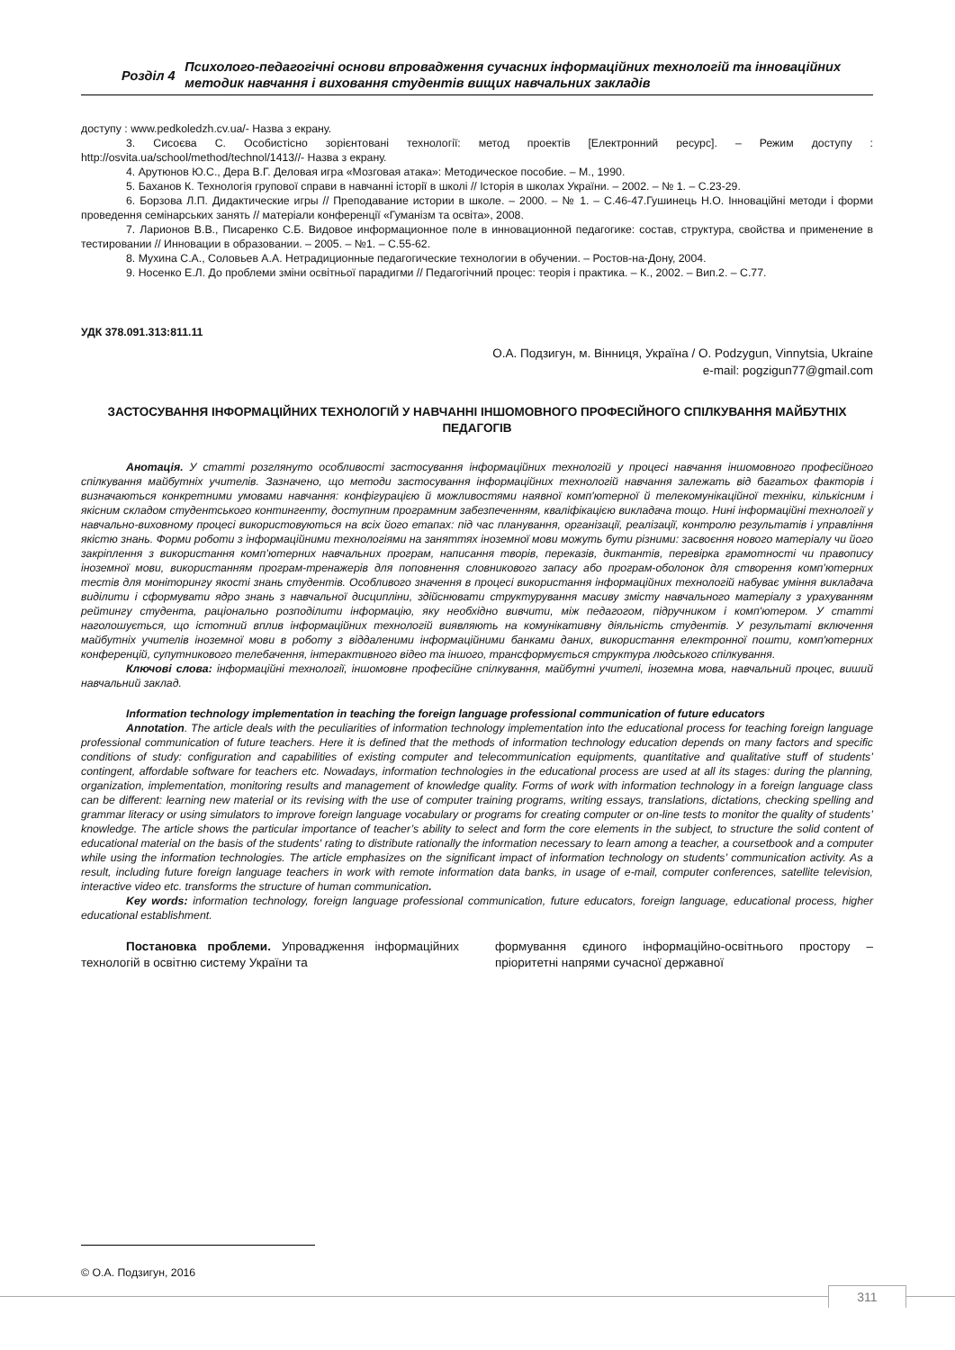Розділ 4
Психолого-педагогічні основи впровадження сучасних інформаційних технологій та інноваційних методик навчання і виховання студентів вищих навчальних закладів
доступу : www.pedkoledzh.cv.ua/- Назва з екрану.
3. Сисоєва С. Особистісно зорієнтовані технології: метод проектів [Електронний ресурс]. – Режим доступу : http://osvita.ua/school/method/technol/1413//- Назва з екрану.
4. Арутюнов Ю.С., Дера В.Г. Деловая игра «Мозговая атака»: Методическое пособие. – М., 1990.
5. Баханов К. Технологія групової справи в навчанні історії в школі // Історія в школах України. – 2002. – № 1. – С.23-29.
6. Борзова Л.П. Дидактические игры // Преподавание истории в школе. – 2000. – № 1. – С.46-47.Гушинець Н.О. Інноваційні методи і форми проведення семінарських занять // матеріали конференції «Гуманізм та освіта», 2008.
7. Ларионов В.В., Писаренко С.Б. Видовое информационное поле в инновационной педагогике: состав, структура, свойства и применение в тестировании // Инновации в образовании. – 2005. – №1. – С.55-62.
8. Мухина С.А., Соловьев А.А. Нетрадиционные педагогические технологии в обучении. – Ростов-на-Дону, 2004.
9. Носенко Е.Л. До проблеми зміни освітньої парадигми // Педагогічний процес: теорія і практика. – К., 2002. – Вип.2. – С.77.
УДК 378.091.313:811.11
О.А. Подзигун, м. Вінниця, Україна / O. Podzygun, Vinnytsia, Ukraine
e-mail: pogzigun77@gmail.com
ЗАСТОСУВАННЯ ІНФОРМАЦІЙНИХ ТЕХНОЛОГІЙ У НАВЧАННІ ІНШОМОВНОГО ПРОФЕСІЙНОГО СПІЛКУВАННЯ МАЙБУТНІХ ПЕДАГОГІВ
Анотація. У статті розглянуто особливості застосування інформаційних технологій у процесі навчання іншомовного професійного спілкування майбутніх учителів. Зазначено, що методи застосування інформаційних технологій навчання залежать від багатьох факторів і визначаються конкретними умовами навчання: конфігурацією й можливостями наявної комп'ютерної й телекомунікаційної техніки, кількісним і якісним складом студентського контингенту, доступним програмним забезпеченням, кваліфікацією викладача тощо. Нині інформаційні технології у навчально-виховному процесі використовуються на всіх його етапах: під час планування, організації, реалізації, контролю результатів і управління якістю знань. Форми роботи з інформаційними технологіями на заняттях іноземної мови можуть бути різними: засвоєння нового матеріалу чи його закріплення з використання комп’ютерних навчальних програм, написання творів, переказів, диктантів, перевірка грамотності чи правопису іноземної мови, використанням програм-тренажерів для поповнення словникового запасу або програм-оболонок для створення комп’ютерних тестів для моніторингу якості знань студентів. Особливого значення в процесі використання інформаційних технологій набуває уміння викладача виділити і сформувати ядро знань з навчальної дисципліни, здійснювати структурування масиву змісту навчального матеріалу з урахуванням рейтингу студента, раціонально розподілити інформацію, яку необхідно вивчити, між педагогом, підручником і комп'ютером. У статті наголошується, що істотний вплив інформаційних технологій виявляють на комунікативну діяльність студентів. У результаті включення майбутніх учителів іноземної мови в роботу з віддаленими інформаційними банками даних, використання електронної пошти, комп'ютерних конференцій, супутникового телебачення, інтерактивного відео та іншого, трансформується структура людського спілкування.
Ключові слова: інформаційні технології, іншомовне професійне спілкування, майбутні учителі, іноземна мова, навчальний процес, виший навчальний заклад.
Information technology implementation in teaching the foreign language professional communication of future educators
Annotation. The article deals with the peculiarities of information technology implementation into the educational process for teaching foreign language professional communication of future teachers. Here it is defined that the methods of information technology education depends on many factors and specific conditions of study: configuration and capabilities of existing computer and telecommunication equipments, quantitative and qualitative stuff of students’ contingent, affordable software for teachers etc. Nowadays, information technologies in the educational process are used at all its stages: during the planning, organization, implementation, monitoring results and management of knowledge quality. Forms of work with information technology in a foreign language class can be different: learning new material or its revising with the use of computer training programs, writing essays, translations, dictations, checking spelling and grammar literacy or using simulators to improve foreign language vocabulary or programs for creating computer or on-line tests to monitor the quality of students’ knowledge. The article shows the particular importance of teacher’s ability to select and form the core elements in the subject, to structure the solid content of educational material on the basis of the students' rating to distribute rationally the information necessary to learn among a teacher, a coursetbook and a computer while using the information technologies. The article emphasizes on the significant impact of information technology on students’ communication activity. As a result, including future foreign language teachers in work with remote information data banks, in usage of e-mail, computer conferences, satellite television, interactive video etc. transforms the structure of human communication.
Key words: information technology, foreign language professional communication, future educators, foreign language, educational process, higher educational establishment.
Постановка проблеми. Упровадження інформаційних технологій в освітню систему України та
формування єдиного інформаційно-освітнього простору – пріоритетні напрями сучасної державної
© О.А. Подзигун, 2016
311